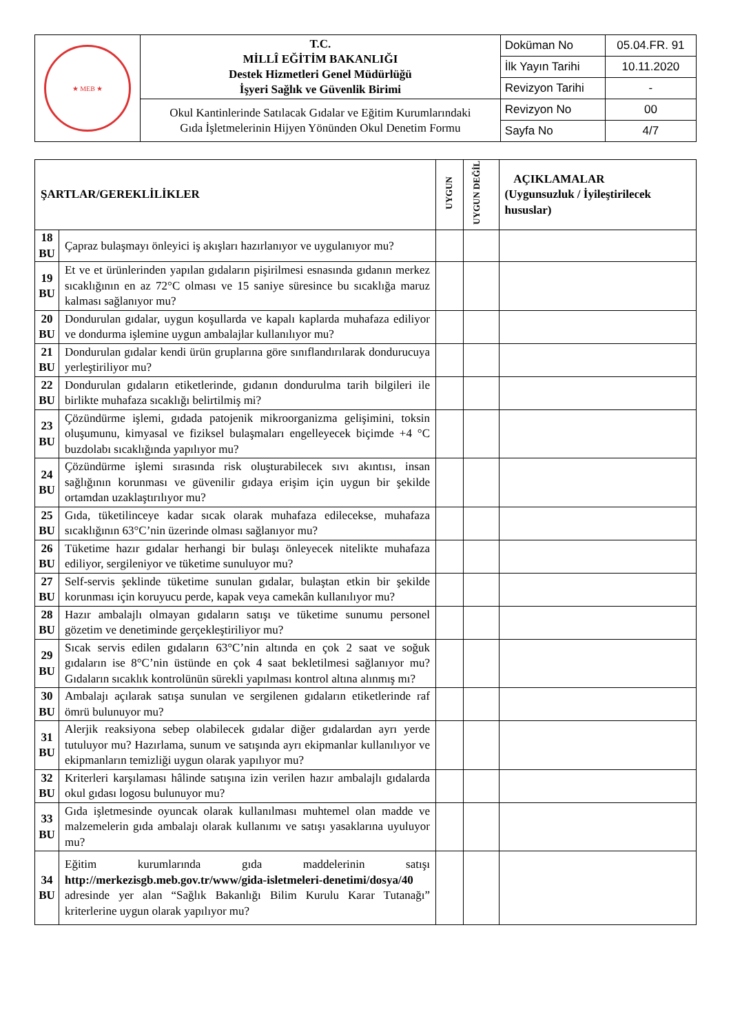| ★ MEB ★ | T.C. MİLLÎ EĞİTİM BAKANLIĞI Destek Hizmetleri Genel Müdürlüğü İşyeri Sağlık ve Güvenlik Birimi | Doküman No | 05.04.FR. 91 |
| | | İlk Yayın Tarihi | 10.11.2020 |
| | | Revizyon Tarihi | - |
| | Okul Kantinlerinde Satılacak Gıdalar ve Eğitim Kurumlarındaki Gıda İşletmelerinin Hijyen Yönünden Okul Denetim Formu | Revizyon No | 00 |
| | | Sayfa No | 4/7 |
| ŞARTLAR/GEREKLİLİKLER | | UYGUN | UYGUN DEĞİL | AÇIKLAMALAR (Uygunsuzluk / İyileştirilecek hususlar) |
| 18 BU | Çapraz bulaşmayı önleyici iş akışları hazırlanıyor ve uygulanıyor mu? | | | |
| 19 BU | Et ve et ürünlerinden yapılan gıdaların pişirilmesi esnasında gıdanın merkez sıcaklığının en az 72°C olması ve 15 saniye süresince bu sıcaklığa maruz kalması sağlanıyor mu? | | | |
| 20 BU | Dondurulan gıdalar, uygun koşullarda ve kapalı kaplarda muhafaza ediliyor ve dondurma işlemine uygun ambalajlar kullanılıyor mu? | | | |
| 21 BU | Dondurulan gıdalar kendi ürün gruplarına göre sınıflandırılarak dondurucuya yerleştiriliyor mu? | | | |
| 22 BU | Dondurulan gıdaların etiketlerinde, gıdanın dondurulma tarih bilgileri ile birlikte muhafaza sıcaklığı belirtilmiş mi? | | | |
| 23 BU | Çözündürme işlemi, gıdada patojenik mikroorganizma gelişimini, toksin oluşumunu, kimyasal ve fiziksel bulaşmaları engelleyecek biçimde +4 °C buzdolabı sıcaklığında yapılıyor mu? | | | |
| 24 BU | Çözündürme işlemi sırasında risk oluşturabilecek sıvı akıntısı, insan sağlığının korunması ve güvenilir gıdaya erişim için uygun bir şekilde ortamdan uzaklaştırılıyor mu? | | | |
| 25 BU | Gıda, tüketilinceye kadar sıcak olarak muhafaza edilecekse, muhafaza sıcaklığının 63°C’nin üzerinde olması sağlanıyor mu? | | | |
| 26 BU | Tüketime hazır gıdalar herhangi bir bulaşı önleyecek nitelikte muhafaza ediliyor, sergileniyor ve tüketime sunuluyor mu? | | | |
| 27 BU | Self-servis şeklinde tüketime sunulan gıdalar, bulaştan etkin bir şekilde korunması için koruyucu perde, kapak veya camekân kullanılıyor mu? | | | |
| 28 BU | Hazır ambalajlı olmayan gıdaların satışı ve tüketime sunumu personel gözetim ve denetiminde gerçekleştiriliyor mu? | | | |
| 29 BU | Sıcak servis edilen gıdaların 63°C’nin altında en çok 2 saat ve soğuk gıdaların ise 8°C’nin üstünde en çok 4 saat bekletilmesi sağlanıyor mu? Gıdaların sıcaklık kontrolünün sürekli yapılması kontrol altına alınmış mı? | | | |
| 30 BU | Ambalajı açılarak satışa sunulan ve sergilenen gıdaların etiketlerinde raf ömrü bulunuyor mu? | | | |
| 31 BU | Alerjik reaksiyona sebep olabilecek gıdalar diğer gıdalardan ayrı yerde tutuluyor mu? Hazırlama, sunum ve satışında ayrı ekipmanlar kullanılıyor ve ekipmanların temizliği uygun olarak yapılıyor mu? | | | |
| 32 BU | Kriterleri karşılaması hâlinde satışına izin verilen hazır ambalajlı gıdalarda okul gıdası logosu bulunuyor mu? | | | |
| 33 BU | Gıda işletmesinde oyuncak olarak kullanılması muhtemel olan madde ve malzemelerin gıda ambalajı olarak kullanımı ve satışı yasaklarına uyuluyor mu? | | | |
| 34 BU | Eğitim kurumlarında gıda maddelerinin satışı http://merkezisgb.meb.gov.tr/www/gida-isletmeleri-denetimi/dosya/40 adresinde yer alan “Sağlık Bakanlığı Bilim Kurulu Karar Tutanağı” kriterlerine uygun olarak yapılıyor mu? | | | |